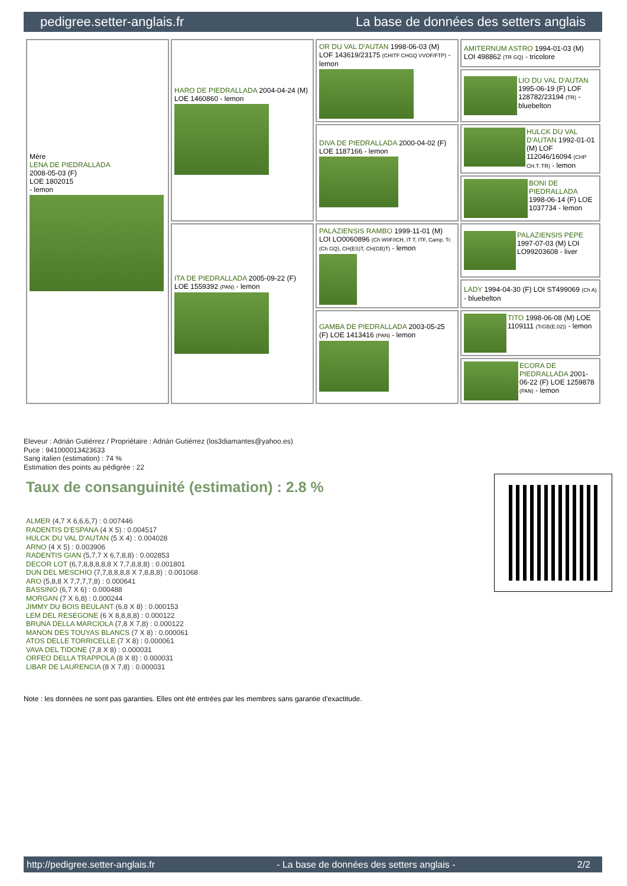pedigree.setter-anglais.fr La base de données des setters anglais
| Mère LENA DE PIEDRALLADA 2008-05-03 (F) LOE 1802015 - lemon | HARO DE PIEDRALLADA 2004-04-24 (M) LOE 1460860 - lemon | OR DU VAL D'AUTAN 1998-06-03 (M) LOF 143619/23175 (CHITF CHGQ VVOF/FTP) - lemon | AMITERNUM ASTRO 1994-01-03 (M) LOI 498862 (TR GQ) - tricolore |
| | | | LIO DU VAL D'AUTAN 1995-06-19 (F) LOF 128782/23194 (TR) - bluebelton |
| | | DIVA DE PIEDRALLADA 2000-04-02 (F) LOE 1187166 - lemon | HULCK DU VAL D'AUTAN 1992-01-01 (M) LOF 112046/16094 (CHP CH.T. TR) - lemon |
| | | | BONI DE PIEDRALLADA 1998-06-14 (F) LOE 1037734 - lemon |
| | ITA DE PIEDRALLADA 2005-09-22 (F) LOE 1559392 (PAN) - lemon | PALAZIENSIS RAMBO 1999-11-01 (M) LOI LO0060896 (Ch W0F/ICH, IT T, ITF, Camp. Tr. (Ch GQ), CH(ES)T, CH(GB)T) - lemon | PALAZIENSIS PEPE 1997-07-03 (M) LOI LO99203608 - liver |
| | | | LADY 1994-04-30 (F) LOI ST499069 (Ch A) - bluebelton |
| | | GAMBA DE PIEDRALLADA 2003-05-25 (F) LOE 1413416 (PAN) - lemon | TITO 1998-06-08 (M) LOE 1109111 (TrGB(E.02)) - lemon |
| | | | ECORA DE PIEDRALLADA 2001-06-22 (F) LOE 1259878 (PAN) - lemon |
Eleveur : Adrián Gutiérrez / Propriétaire : Adrián Gutiérrez (los3diamantes@yahoo.es)
Puce : 941000013423633
Sang italien (estimation) : 74 %
Estimation des points au pédigrée : 22
Taux de consanguinité (estimation) : 2.8 %
ALMER (4,7 X 6,6,6,7) : 0.007446
RADENTIS D'ESPANA (4 X 5) : 0.004517
HULCK DU VAL D'AUTAN (5 X 4) : 0.004028
ARNO (4 X 5) : 0.003906
RADENTIS GIAN (5,7,7 X 6,7,8,8) : 0.002853
DECOR LOT (6,7,8,8,8,8,8 X 7,7,8,8,8) : 0.001801
DUN DEL MESCHIO (7,7,8,8,8,8 X 7,8,8,8) : 0.001068
ARO (5,8,8 X 7,7,7,7,8) : 0.000641
BASSINO (6,7 X 6) : 0.000488
MORGAN (7 X 6,8) : 0.000244
JIMMY DU BOIS BEULANT (6,8 X 8) : 0.000153
LEM DEL RESEGONE (6 X 8,8,8,8) : 0.000122
BRUNA DELLA MARCIOLA (7,8 X 7,8) : 0.000122
MANON DES TOUYAS BLANCS (7 X 8) : 0.000061
ATOS DELLE TORRICELLE (7 X 8) : 0.000061
VAVA DEL TIDONE (7,8 X 8) : 0.000031
ORFEO DELLA TRAPPOLA (8 X 8) : 0.000031
LIBAR DE LAURENCIA (8 X 7,8) : 0.000031
Note : les données ne sont pas garanties. Elles ont été entrées par les membres sans garantie d'exactitude.
http://pedigree.setter-anglais.fr - La base de données des setters anglais - 2/2